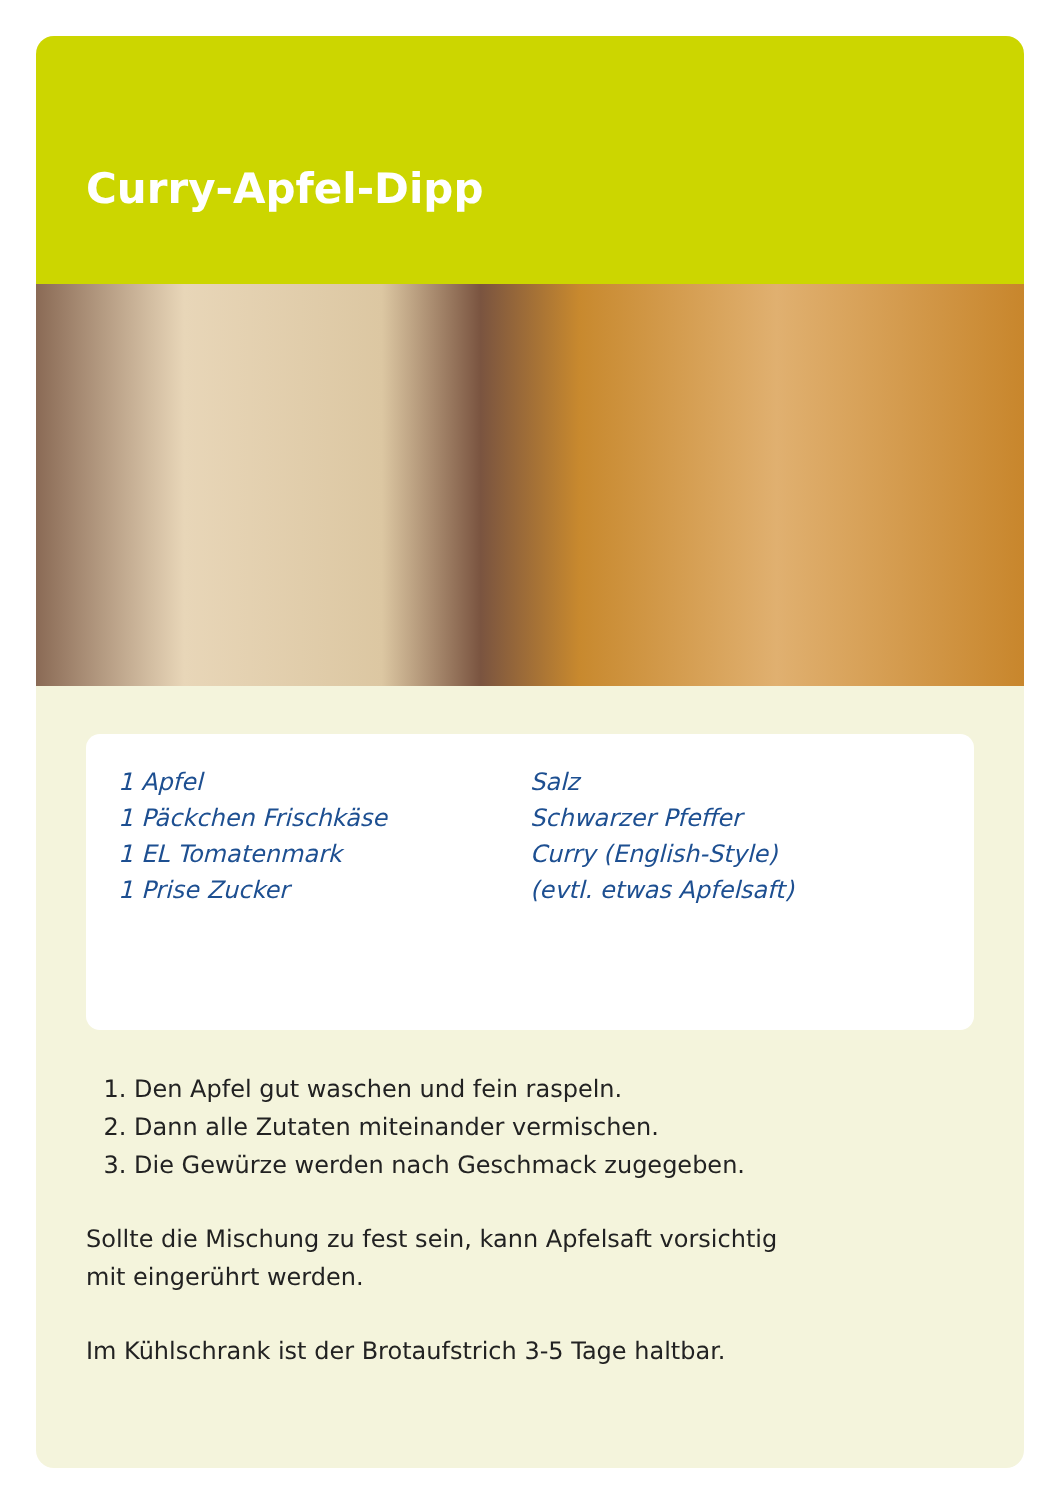Curry-Apfel-Dipp
1 Apfel
1 Päckchen Frischkäse
1 EL Tomatenmark
1 Prise Zucker
Salz
Schwarzer Pfeffer
Curry (English-Style)
(evtl. etwas Apfelsaft)
1. Den Apfel gut waschen und fein raspeln.
2. Dann alle Zutaten miteinander vermischen.
3. Die Gewürze werden nach Geschmack zugegeben.
Sollte die Mischung zu fest sein, kann Apfelsaft vorsichtig
mit eingerührt werden.
Im Kühlschrank ist der Brotaufstrich 3-5 Tage haltbar.